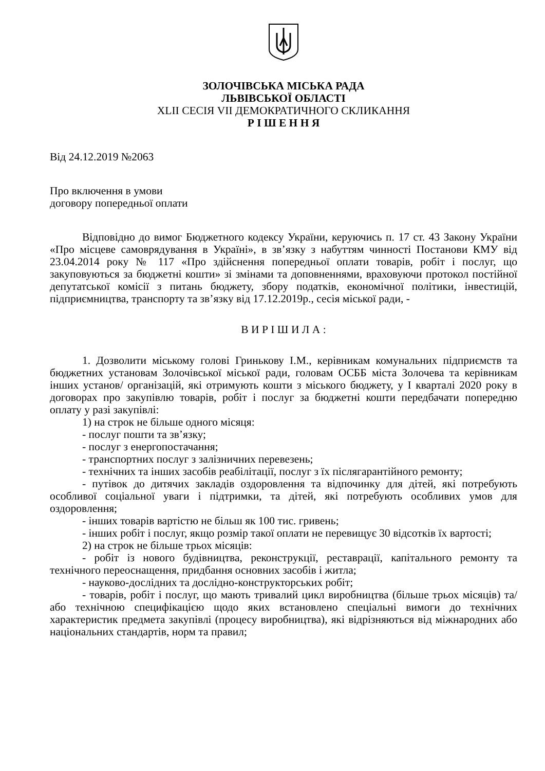ЗОЛОЧІВСЬКА МІСЬКА РАДА
ЛЬВІВСЬКОЇ ОБЛАСТІ
XLII СЕСІЯ VII ДЕМОКРАТИЧНОГО СКЛИКАННЯ
Р І Ш Е Н Н Я
Від 24.12.2019 №2063
Про включення в умови
договору попередньої оплати
Відповідно до вимог Бюджетного кодексу України, керуючись п. 17 ст. 43 Закону України «Про місцеве самоврядування в Україні», в зв’язку з набуттям чинності Постанови КМУ від 23.04.2014 року № 117 «Про здійснення попередньої оплати товарів, робіт і послуг, що закуповуються за бюджетні кошти» зі змінами та доповненнями, враховуючи протокол постійної депутатської комісії з питань бюджету, збору податків, економічної політики, інвестицій, підприємництва, транспорту та зв’язку від 17.12.2019р., сесія міської ради, -
В И Р І Ш И Л А :
1. Дозволити міському голові Гринькову І.М., керівникам комунальних підприємств та бюджетних установам Золочівської міської ради, головам ОСББ міста Золочева та керівникам інших установ/ організацій, які отримують кошти з міського бюджету, у І кварталі 2020 року в договорах про закупівлю товарів, робіт і послуг за бюджетні кошти передбачати попередню оплату у разі закупівлі:
1) на строк не більше одного місяця:
- послуг пошти та зв’язку;
- послуг з енергопостачання;
- транспортних послуг з залізничних перевезень;
- технічних та інших засобів реабілітації, послуг з їх післягарантійного ремонту;
- путівок до дитячих закладів оздоровлення та відпочинку для дітей, які потребують особливої соціальної уваги і підтримки, та дітей, які потребують особливих умов для оздоровлення;
- інших товарів вартістю не більш як 100 тис. гривень;
- інших робіт і послуг, якщо розмір такої оплати не перевищує 30 відсотків їх вартості;
2) на строк не більше трьох місяців:
- робіт із нового будівництва, реконструкції, реставрації, капітального ремонту та технічного переоснащення, придбання основних засобів і житла;
- науково-дослідних та дослідно-конструкторських робіт;
- товарів, робіт і послуг, що мають тривалий цикл виробництва (більше трьох місяців) та/або технічною специфікацією щодо яких встановлено спеціальні вимоги до технічних характеристик предмета закупівлі (процесу виробництва), які відрізняються від міжнародних або національних стандартів, норм та правил;